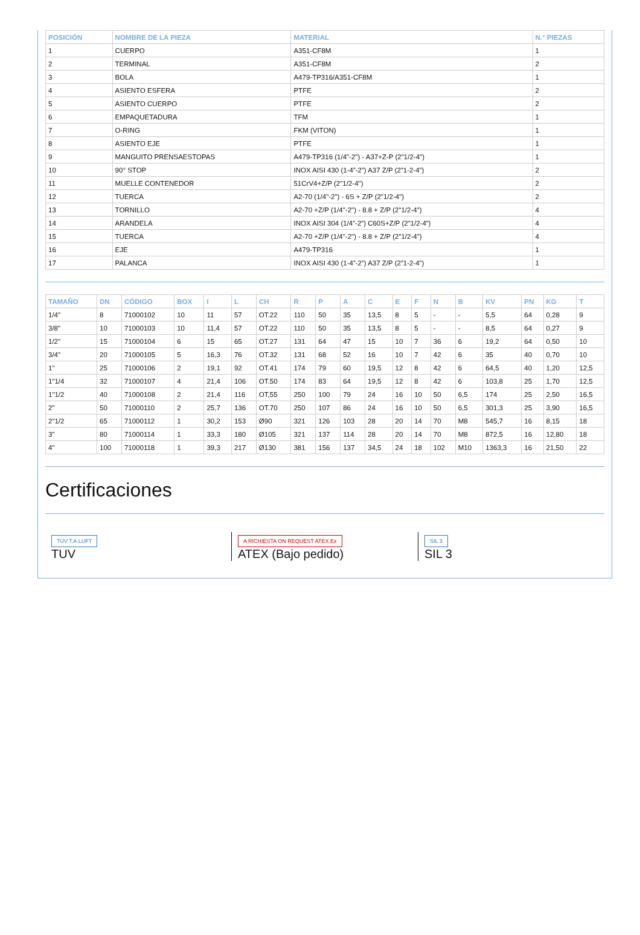| POSICIÓN | NOMBRE DE LA PIEZA | MATERIAL | N.° PIEZAS |
| --- | --- | --- | --- |
| 1 | CUERPO | A351-CF8M | 1 |
| 2 | TERMINAL | A351-CF8M | 2 |
| 3 | BOLA | A479-TP316/A351-CF8M | 1 |
| 4 | ASIENTO ESFERA | PTFE | 2 |
| 5 | ASIENTO CUERPO | PTFE | 2 |
| 6 | EMPAQUETADURA | TFM | 1 |
| 7 | O-RING | FKM (VITON) | 1 |
| 8 | ASIENTO EJE | PTFE | 1 |
| 9 | MANGUITO PRENSAESTOPAS | A479-TP316 (1/4"-2") - A37+Z-P (2"1/2-4") | 1 |
| 10 | 90° STOP | INOX AISI 430 (1-4”-2”) A37 Z/P (2”1-2-4”) | 2 |
| 11 | MUELLE CONTENEDOR | 51CrV4+Z/P (2"1/2-4") | 2 |
| 12 | TUERCA | A2-70 (1/4"-2") - 6S + Z/P (2"1/2-4") | 2 |
| 13 | TORNILLO | A2-70 +Z/P (1/4"-2") - 8.8 + Z/P (2"1/2-4") | 4 |
| 14 | ARANDELA | INOX AISI 304 (1/4”-2”) C60S+Z/P (2”1/2-4”) | 4 |
| 15 | TUERCA | A2-70 +Z/P (1/4"-2") - 8.8 + Z/P (2"1/2-4") | 4 |
| 16 | EJE | A479-TP316 | 1 |
| 17 | PALANCA | INOX AISI 430 (1-4”-2”) A37 Z/P (2”1-2-4”) | 1 |
| TAMAÑO | DN | CÓDIGO | BOX | I | L | CH | R | P | A | C | E | F | N | B | KV | PN | KG | T |
| --- | --- | --- | --- | --- | --- | --- | --- | --- | --- | --- | --- | --- | --- | --- | --- | --- | --- | --- |
| 1/4" | 8 | 71000102 | 10 | 11 | 57 | OT.22 | 110 | 50 | 35 | 13,5 | 8 | 5 | - | - | 5,5 | 64 | 0,28 | 9 |
| 3/8" | 10 | 71000103 | 10 | 11,4 | 57 | OT.22 | 110 | 50 | 35 | 13,5 | 8 | 5 | - | - | 8,5 | 64 | 0,27 | 9 |
| 1/2" | 15 | 71000104 | 6 | 15 | 65 | OT.27 | 131 | 64 | 47 | 15 | 10 | 7 | 36 | 6 | 19,2 | 64 | 0,50 | 10 |
| 3/4" | 20 | 71000105 | 5 | 16,3 | 76 | OT.32 | 131 | 68 | 52 | 16 | 10 | 7 | 42 | 6 | 35 | 40 | 0,70 | 10 |
| 1" | 25 | 71000106 | 2 | 19,1 | 92 | OT.41 | 174 | 79 | 60 | 19,5 | 12 | 8 | 42 | 6 | 64,5 | 40 | 1,20 | 12,5 |
| 1"1/4 | 32 | 71000107 | 4 | 21,4 | 106 | OT.50 | 174 | 83 | 64 | 19,5 | 12 | 8 | 42 | 6 | 103,8 | 25 | 1,70 | 12,5 |
| 1"1/2 | 40 | 71000108 | 2 | 21,4 | 116 | OT,55 | 250 | 100 | 79 | 24 | 16 | 10 | 50 | 6,5 | 174 | 25 | 2,50 | 16,5 |
| 2" | 50 | 71000110 | 2 | 25,7 | 136 | OT.70 | 250 | 107 | 86 | 24 | 16 | 10 | 50 | 6,5 | 301,3 | 25 | 3,90 | 16,5 |
| 2"1/2 | 65 | 71000112 | 1 | 30,2 | 153 | Ø90 | 321 | 126 | 103 | 28 | 20 | 14 | 70 | M8 | 545,7 | 16 | 8,15 | 18 |
| 3" | 80 | 71000114 | 1 | 33,3 | 180 | Ø105 | 321 | 137 | 114 | 28 | 20 | 14 | 70 | M8 | 872,5 | 16 | 12,80 | 18 |
| 4" | 100 | 71000118 | 1 | 39,3 | 217 | Ø130 | 381 | 156 | 137 | 34,5 | 24 | 18 | 102 | M10 | 1363,3 | 16 | 21,50 | 22 |
Certificaciones
TUV T.A.LUFT
TUV
A RICHIESTA ON REQUEST ATEX Ex
ATEX (Bajo pedido)
SIL 3
SIL 3